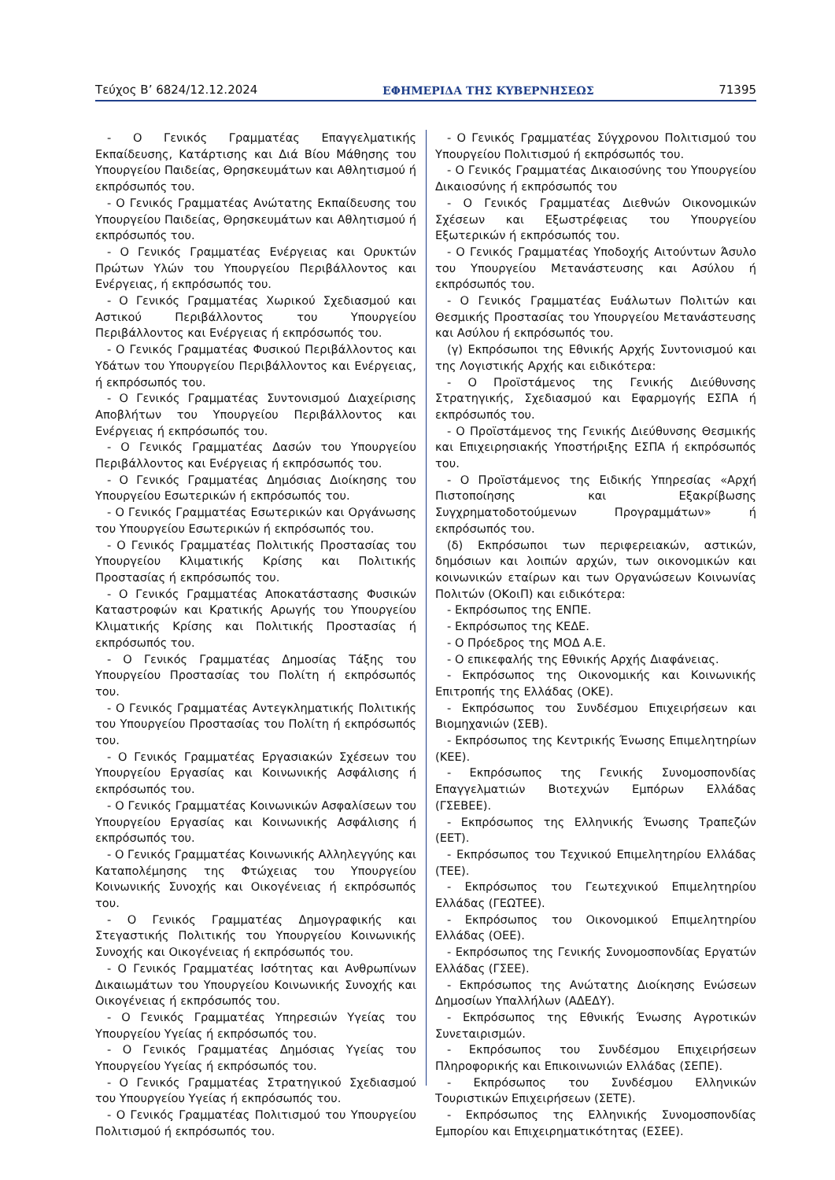Τεύχος Β’ 6824/12.12.2024 ΕΦΗΜΕΡΙΔΑ ΤΗΣ ΚΥΒΕΡΝΗΣΕΩΣ 71395
- Ο Γενικός Γραμματέας Επαγγελματικής Εκπαίδευσης, Κατάρτισης και Διά Βίου Μάθησης του Υπουργείου Παιδείας, Θρησκευμάτων και Αθλητισμού ή εκπρόσωπός του.
- Ο Γενικός Γραμματέας Ανώτατης Εκπαίδευσης του Υπουργείου Παιδείας, Θρησκευμάτων και Αθλητισμού ή εκπρόσωπός του.
- Ο Γενικός Γραμματέας Ενέργειας και Ορυκτών Πρώτων Υλών του Υπουργείου Περιβάλλοντος και Ενέργειας, ή εκπρόσωπός του.
- Ο Γενικός Γραμματέας Χωρικού Σχεδιασμού και Αστικού Περιβάλλοντος του Υπουργείου Περιβάλλοντος και Ενέργειας ή εκπρόσωπός του.
- Ο Γενικός Γραμματέας Φυσικού Περιβάλλοντος και Υδάτων του Υπουργείου Περιβάλλοντος και Ενέργειας, ή εκπρόσωπός του.
- Ο Γενικός Γραμματέας Συντονισμού Διαχείρισης Αποβλήτων του Υπουργείου Περιβάλλοντος και Ενέργειας ή εκπρόσωπός του.
- Ο Γενικός Γραμματέας Δασών του Υπουργείου Περιβάλλοντος και Ενέργειας ή εκπρόσωπός του.
- Ο Γενικός Γραμματέας Δημόσιας Διοίκησης του Υπουργείου Εσωτερικών ή εκπρόσωπός του.
- Ο Γενικός Γραμματέας Εσωτερικών και Οργάνωσης του Υπουργείου Εσωτερικών ή εκπρόσωπός του.
- Ο Γενικός Γραμματέας Πολιτικής Προστασίας του Υπουργείου Κλιματικής Κρίσης και Πολιτικής Προστασίας ή εκπρόσωπός του.
- Ο Γενικός Γραμματέας Αποκατάστασης Φυσικών Καταστροφών και Κρατικής Αρωγής του Υπουργείου Κλιματικής Κρίσης και Πολιτικής Προστασίας ή εκπρόσωπός του.
- Ο Γενικός Γραμματέας Δημοσίας Τάξης του Υπουργείου Προστασίας του Πολίτη ή εκπρόσωπός του.
- Ο Γενικός Γραμματέας Αντεγκληματικής Πολιτικής του Υπουργείου Προστασίας του Πολίτη ή εκπρόσωπός του.
- Ο Γενικός Γραμματέας Εργασιακών Σχέσεων του Υπουργείου Εργασίας και Κοινωνικής Ασφάλισης ή εκπρόσωπός του.
- Ο Γενικός Γραμματέας Κοινωνικών Ασφαλίσεων του Υπουργείου Εργασίας και Κοινωνικής Ασφάλισης ή εκπρόσωπός του.
- Ο Γενικός Γραμματέας Κοινωνικής Αλληλεγγύης και Καταπολέμησης της Φτώχειας του Υπουργείου Κοινωνικής Συνοχής και Οικογένειας ή εκπρόσωπός του.
- Ο Γενικός Γραμματέας Δημογραφικής και Στεγαστικής Πολιτικής του Υπουργείου Κοινωνικής Συνοχής και Οικογένειας ή εκπρόσωπός του.
- Ο Γενικός Γραμματέας Ισότητας και Ανθρωπίνων Δικαιωμάτων του Υπουργείου Κοινωνικής Συνοχής και Οικογένειας ή εκπρόσωπός του.
- Ο Γενικός Γραμματέας Υπηρεσιών Υγείας του Υπουργείου Υγείας ή εκπρόσωπός του.
- Ο Γενικός Γραμματέας Δημόσιας Υγείας του Υπουργείου Υγείας ή εκπρόσωπός του.
- Ο Γενικός Γραμματέας Στρατηγικού Σχεδιασμού του Υπουργείου Υγείας ή εκπρόσωπός του.
- Ο Γενικός Γραμματέας Πολιτισμού του Υπουργείου Πολιτισμού ή εκπρόσωπός του.
- Ο Γενικός Γραμματέας Σύγχρονου Πολιτισμού του Υπουργείου Πολιτισμού ή εκπρόσωπός του.
- Ο Γενικός Γραμματέας Δικαιοσύνης του Υπουργείου Δικαιοσύνης ή εκπρόσωπός του
- Ο Γενικός Γραμματέας Διεθνών Οικονομικών Σχέσεων και Εξωστρέφειας του Υπουργείου Εξωτερικών ή εκπρόσωπός του.
- Ο Γενικός Γραμματέας Υποδοχής Αιτούντων Άσυλο του Υπουργείου Μετανάστευσης και Ασύλου ή εκπρόσωπός του.
- Ο Γενικός Γραμματέας Ευάλωτων Πολιτών και Θεσμικής Προστασίας του Υπουργείου Μετανάστευσης και Ασύλου ή εκπρόσωπός του.
(γ) Εκπρόσωποι της Εθνικής Αρχής Συντονισμού και της Λογιστικής Αρχής και ειδικότερα:
- Ο Προϊστάμενος της Γενικής Διεύθυνσης Στρατηγικής, Σχεδιασμού και Εφαρμογής ΕΣΠΑ ή εκπρόσωπός του.
- Ο Προϊστάμενος της Γενικής Διεύθυνσης Θεσμικής και Επιχειρησιακής Υποστήριξης ΕΣΠΑ ή εκπρόσωπός του.
- Ο Προϊστάμενος της Ειδικής Υπηρεσίας «Αρχή Πιστοποίησης και Εξακρίβωσης Συγχρηματοδοτούμενων Προγραμμάτων» ή εκπρόσωπός του.
(δ) Εκπρόσωποι των περιφερειακών, αστικών, δημόσιων και λοιπών αρχών, των οικονομικών και κοινωνικών εταίρων και των Οργανώσεων Κοινωνίας Πολιτών (ΟΚοιΠ) και ειδικότερα:
- Εκπρόσωπος της ΕΝΠΕ.
- Εκπρόσωπος της ΚΕΔΕ.
- Ο Πρόεδρος της ΜΟΔ Α.Ε.
- Ο επικεφαλής της Εθνικής Αρχής Διαφάνειας.
- Εκπρόσωπος της Οικονομικής και Κοινωνικής Επιτροπής της Ελλάδας (ΟΚΕ).
- Εκπρόσωπος του Συνδέσμου Επιχειρήσεων και Βιομηχανιών (ΣΕΒ).
- Εκπρόσωπος της Κεντρικής Ένωσης Επιμελητηρίων (ΚΕΕ).
- Εκπρόσωπος της Γενικής Συνομοσπονδίας Επαγγελματιών Βιοτεχνών Εμπόρων Ελλάδας (ΓΣΕΒΕΕ).
- Εκπρόσωπος της Ελληνικής Ένωσης Τραπεζών (ΕΕΤ).
- Εκπρόσωπος του Τεχνικού Επιμελητηρίου Ελλάδας (ΤΕΕ).
- Εκπρόσωπος του Γεωτεχνικού Επιμελητηρίου Ελλάδας (ΓΕΩΤΕΕ).
- Εκπρόσωπος του Οικονομικού Επιμελητηρίου Ελλάδας (ΟΕΕ).
- Εκπρόσωπος της Γενικής Συνομοσπονδίας Εργατών Ελλάδας (ΓΣΕΕ).
- Εκπρόσωπος της Ανώτατης Διοίκησης Ενώσεων Δημοσίων Υπαλλήλων (ΑΔΕΔΥ).
- Εκπρόσωπος της Εθνικής Ένωσης Αγροτικών Συνεταιρισμών.
- Εκπρόσωπος του Συνδέσμου Επιχειρήσεων Πληροφορικής και Επικοινωνιών Ελλάδας (ΣΕΠΕ).
- Εκπρόσωπος του Συνδέσμου Ελληνικών Τουριστικών Επιχειρήσεων (ΣΕΤΕ).
- Εκπρόσωπος της Ελληνικής Συνομοσπονδίας Εμπορίου και Επιχειρηματικότητας (ΕΣΕΕ).